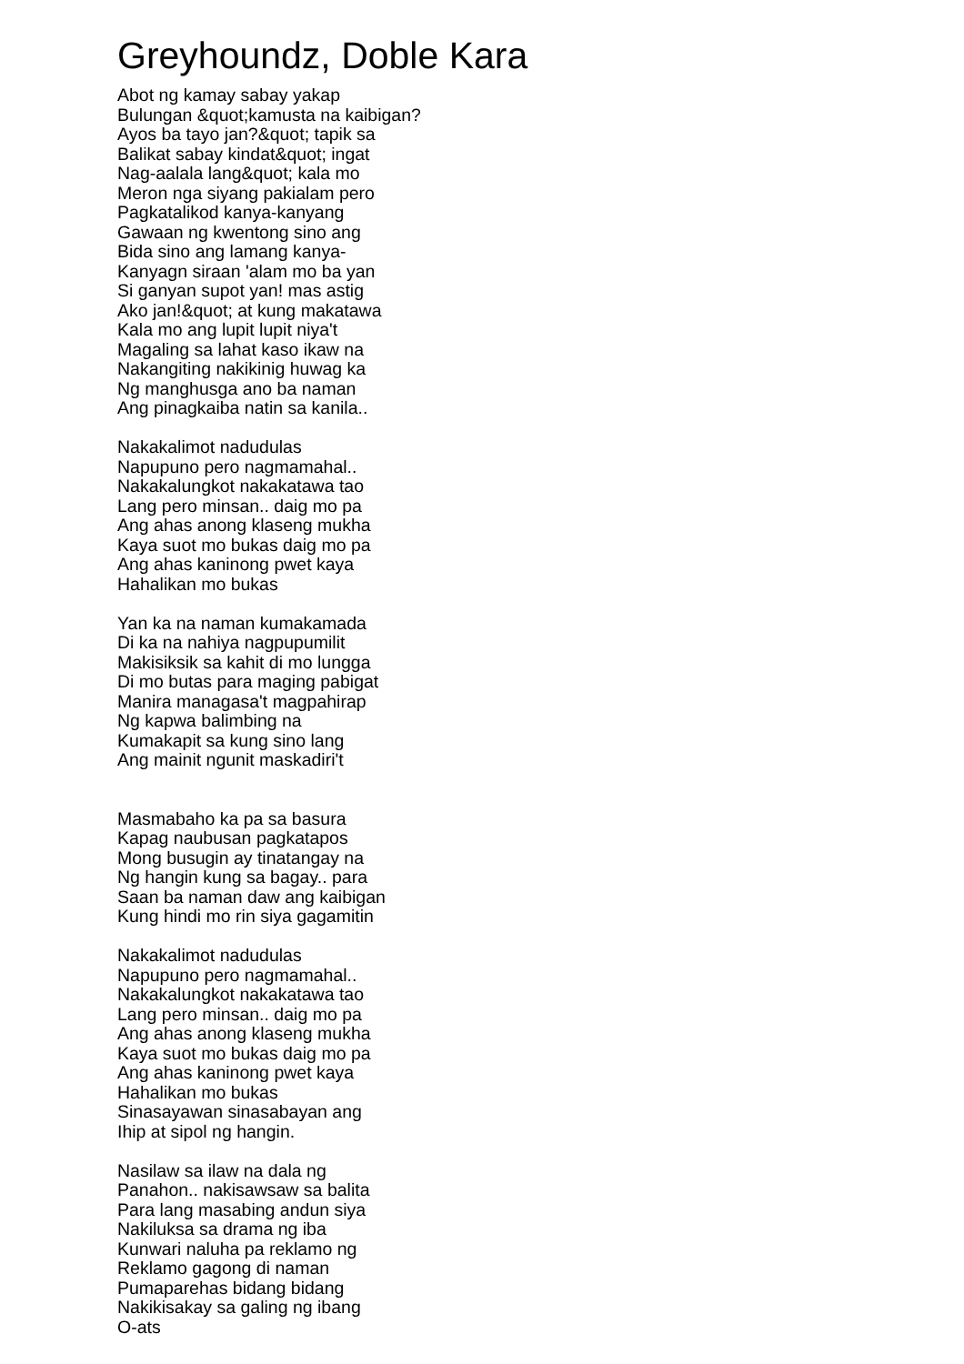Greyhoundz, Doble Kara
Abot ng kamay sabay yakap
Bulungan &quot;kamusta na kaibigan?
Ayos ba tayo jan?&quot; tapik sa
Balikat sabay kindat&quot; ingat
Nag-aalala lang&quot; kala mo
Meron nga siyang pakialam pero
Pagkatalikod kanya-kanyang
Gawaan ng kwentong sino ang
Bida sino ang lamang kanya-
Kanyagn siraan 'alam mo ba yan
Si ganyan supot yan! mas astig
Ako jan!&quot; at kung makatawa
Kala mo ang lupit lupit niya't
Magaling sa lahat kaso ikaw na
Nakangiting nakikinig huwag ka
Ng manghusga ano ba naman
Ang pinagkaiba natin sa kanila..
Nakakalimot nadudulas
Napupuno pero nagmamahal..
Nakakalungkot nakakatawa tao
Lang pero minsan.. daig mo pa
Ang ahas anong klaseng mukha
Kaya suot mo bukas daig mo pa
Ang ahas kaninong pwet kaya
Hahalikan mo bukas
Yan ka na naman kumakamada
Di ka na nahiya nagpupumilit
Makisiksik sa kahit di mo lungga
Di mo butas para maging pabigat
Manira managasa't magpahirap
Ng kapwa balimbing na
Kumakapit sa kung sino lang
Ang mainit ngunit maskadiri't
Masmabaho ka pa sa basura
Kapag naubusan pagkatapos
Mong busugin ay tinatangay na
Ng hangin kung sa bagay.. para
Saan ba naman daw ang kaibigan
Kung hindi mo rin siya gagamitin
Nakakalimot nadudulas
Napupuno pero nagmamahal..
Nakakalungkot nakakatawa tao
Lang pero minsan.. daig mo pa
Ang ahas anong klaseng mukha
Kaya suot mo bukas daig mo pa
Ang ahas kaninong pwet kaya
Hahalikan mo bukas
Sinasayawan sinasabayan ang
Ihip at sipol ng hangin.
Nasilaw sa ilaw na dala ng
Panahon.. nakisawsaw sa balita
Para lang masabing andun siya
Nakiluksa sa drama ng iba
Kunwari naluha pa reklamo ng
Reklamo gagong di naman
Pumaparehas bidang bidang
Nakikisakay sa galing ng ibang
O-ats